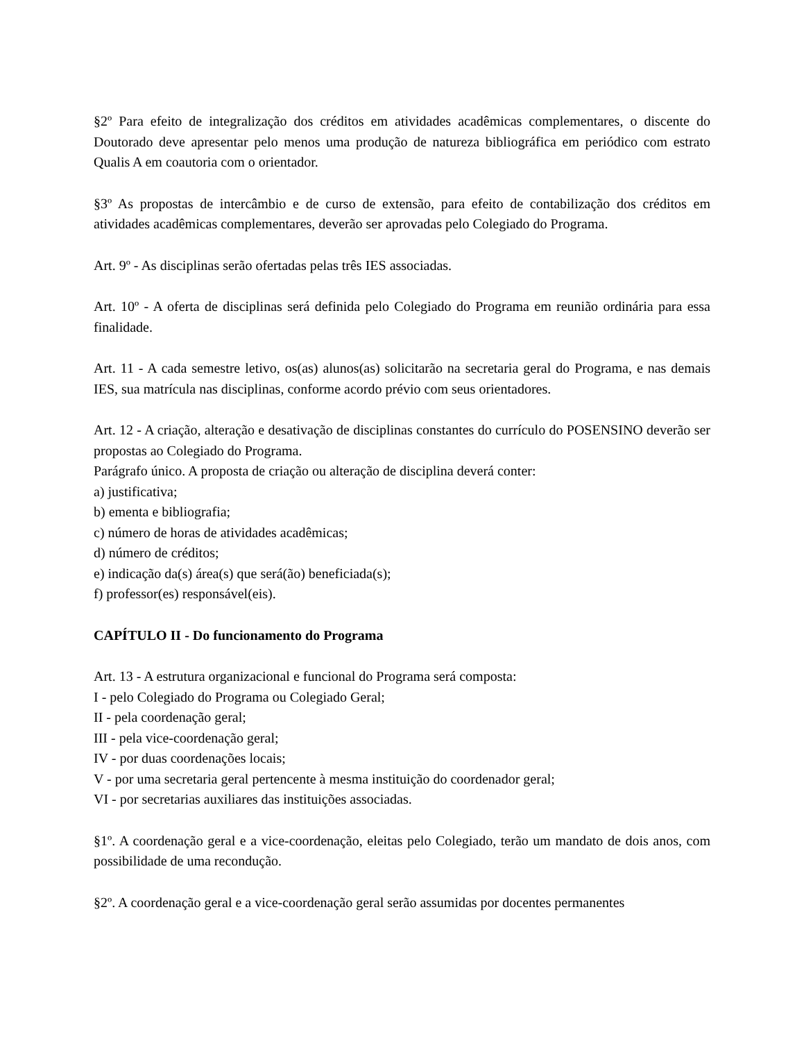§2º Para efeito de integralização dos créditos em atividades acadêmicas complementares, o discente do Doutorado deve apresentar pelo menos uma produção de natureza bibliográfica em periódico com estrato Qualis A em coautoria com o orientador.
§3º As propostas de intercâmbio e de curso de extensão, para efeito de contabilização dos créditos em atividades acadêmicas complementares, deverão ser aprovadas pelo Colegiado do Programa.
Art. 9º - As disciplinas serão ofertadas pelas três IES associadas.
Art. 10º - A oferta de disciplinas será definida pelo Colegiado do Programa em reunião ordinária para essa finalidade.
Art. 11 - A cada semestre letivo, os(as) alunos(as) solicitarão na secretaria geral do Programa, e nas demais IES, sua matrícula nas disciplinas, conforme acordo prévio com seus orientadores.
Art. 12 - A criação, alteração e desativação de disciplinas constantes do currículo do POSENSINO deverão ser propostas ao Colegiado do Programa.
Parágrafo único. A proposta de criação ou alteração de disciplina deverá conter:
a) justificativa;
b) ementa e bibliografia;
c) número de horas de atividades acadêmicas;
d) número de créditos;
e) indicação da(s) área(s) que será(ão) beneficiada(s);
f) professor(es) responsável(eis).
CAPÍTULO II - Do funcionamento do Programa
Art. 13 - A estrutura organizacional e funcional do Programa será composta:
I - pelo Colegiado do Programa ou Colegiado Geral;
II - pela coordenação geral;
III - pela vice-coordenação geral;
IV - por duas coordenações locais;
V - por uma secretaria geral pertencente à mesma instituição do coordenador geral;
VI - por secretarias auxiliares das instituições associadas.
§1º. A coordenação geral e a vice-coordenação, eleitas pelo Colegiado, terão um mandato de dois anos, com possibilidade de uma recondução.
§2º. A coordenação geral e a vice-coordenação geral serão assumidas por docentes permanentes